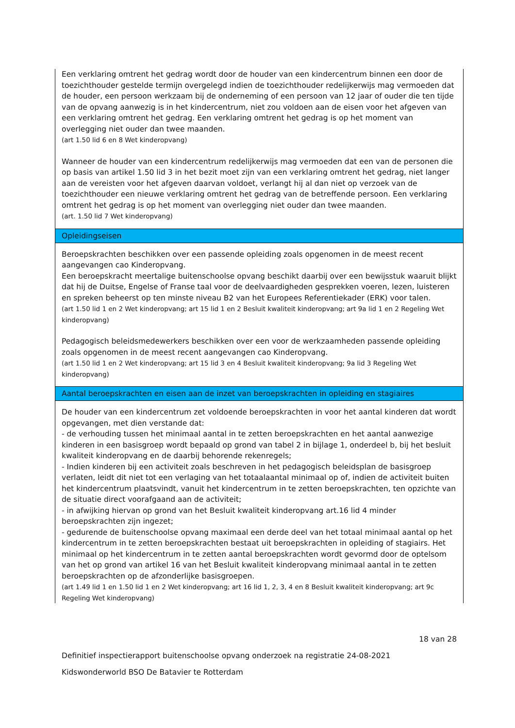Een verklaring omtrent het gedrag wordt door de houder van een kindercentrum binnen een door de toezichthouder gestelde termijn overgelegd indien de toezichthouder redelijkerwijs mag vermoeden dat de houder, een persoon werkzaam bij de onderneming of een persoon van 12 jaar of ouder die ten tijde van de opvang aanwezig is in het kindercentrum, niet zou voldoen aan de eisen voor het afgeven van een verklaring omtrent het gedrag. Een verklaring omtrent het gedrag is op het moment van overlegging niet ouder dan twee maanden.
(art 1.50 lid 6 en 8 Wet kinderopvang)
Wanneer de houder van een kindercentrum redelijkerwijs mag vermoeden dat een van de personen die op basis van artikel 1.50 lid 3 in het bezit moet zijn van een verklaring omtrent het gedrag, niet langer aan de vereisten voor het afgeven daarvan voldoet, verlangt hij al dan niet op verzoek van de toezichthouder een nieuwe verklaring omtrent het gedrag van de betreffende persoon. Een verklaring omtrent het gedrag is op het moment van overlegging niet ouder dan twee maanden.
(art. 1.50 lid 7 Wet kinderopvang)
Opleidingseisen
Beroepskrachten beschikken over een passende opleiding zoals opgenomen in de meest recent aangevangen cao Kinderopvang.
Een beroepskracht meertalige buitenschoolse opvang beschikt daarbij over een bewijsstuk waaruit blijkt dat hij de Duitse, Engelse of Franse taal voor de deelvaardigheden gesprekken voeren, lezen, luisteren en spreken beheerst op ten minste niveau B2 van het Europees Referentiekader (ERK) voor talen.
(art 1.50 lid 1 en 2 Wet kinderopvang; art 15 lid 1 en 2 Besluit kwaliteit kinderopvang; art 9a lid 1 en 2 Regeling Wet kinderopvang)
Pedagogisch beleidsmedewerkers beschikken over een voor de werkzaamheden passende opleiding zoals opgenomen in de meest recent aangevangen cao Kinderopvang.
(art 1.50 lid 1 en 2 Wet kinderopvang; art 15 lid 3 en 4 Besluit kwaliteit kinderopvang; 9a lid 3 Regeling Wet kinderopvang)
Aantal beroepskrachten en eisen aan de inzet van beroepskrachten in opleiding en stagiaires
De houder van een kindercentrum zet voldoende beroepskrachten in voor het aantal kinderen dat wordt opgevangen, met dien verstande dat:
- de verhouding tussen het minimaal aantal in te zetten beroepskrachten en het aantal aanwezige kinderen in een basisgroep wordt bepaald op grond van tabel 2 in bijlage 1, onderdeel b, bij het besluit kwaliteit kinderopvang en de daarbij behorende rekenregels;
- Indien kinderen bij een activiteit zoals beschreven in het pedagogisch beleidsplan de basisgroep verlaten, leidt dit niet tot een verlaging van het totaalaantal minimaal op of, indien de activiteit buiten het kindercentrum plaatsvindt, vanuit het kindercentrum in te zetten beroepskrachten, ten opzichte van de situatie direct voorafgaand aan de activiteit;
- in afwijking hiervan op grond van het Besluit kwaliteit kinderopvang art.16 lid 4 minder beroepskrachten zijn ingezet;
- gedurende de buitenschoolse opvang maximaal een derde deel van het totaal minimaal aantal op het kindercentrum in te zetten beroepskrachten bestaat uit beroepskrachten in opleiding of stagiairs. Het minimaal op het kindercentrum in te zetten aantal beroepskrachten wordt gevormd door de optelsom van het op grond van artikel 16 van het Besluit kwaliteit kinderopvang minimaal aantal in te zetten beroepskrachten op de afzonderlijke basisgroepen.
(art 1.49 lid 1 en 1.50 lid 1 en 2 Wet kinderopvang; art 16 lid 1, 2, 3, 4 en 8 Besluit kwaliteit kinderopvang; art 9c Regeling Wet kinderopvang)
18 van 28
Definitief inspectierapport buitenschoolse opvang onderzoek na registratie 24-08-2021
Kidswonderworld BSO De Batavier te Rotterdam